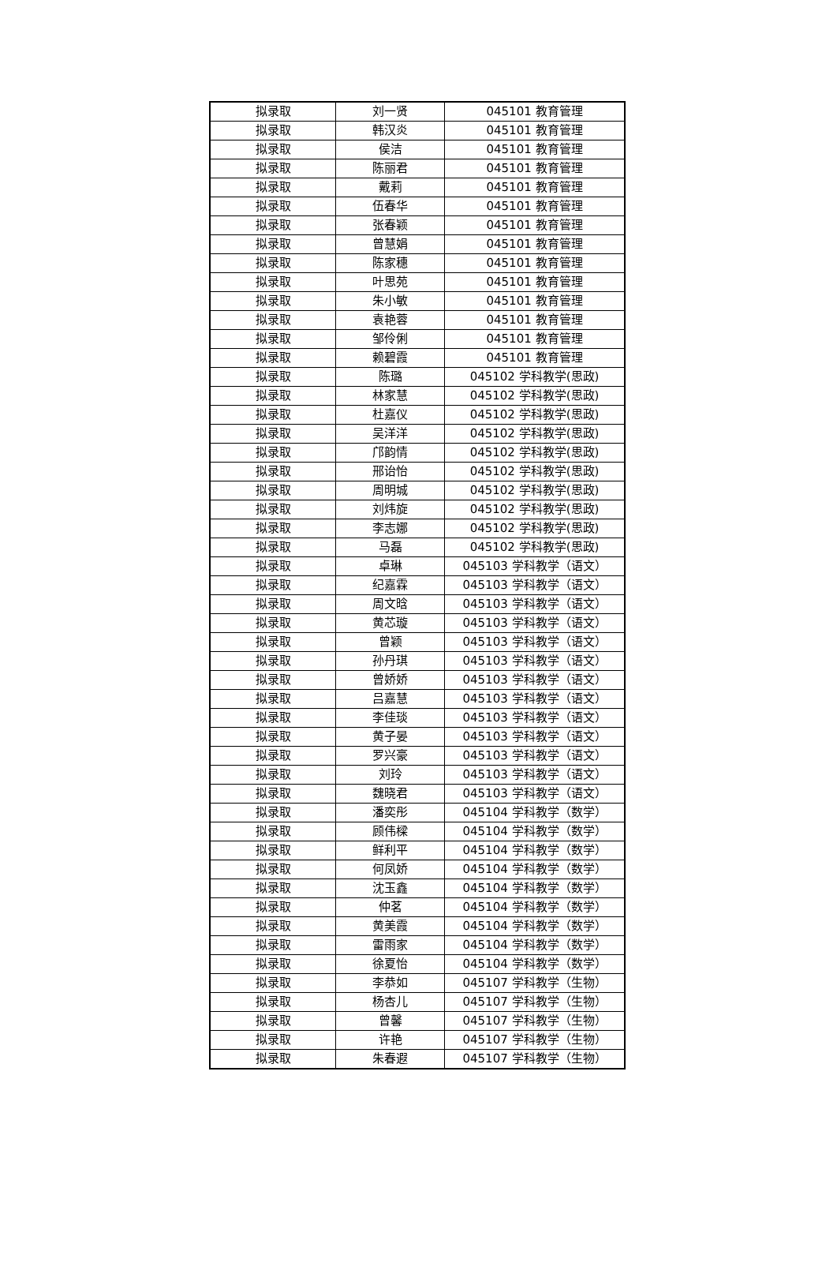| 拟录取 | 刘一贤 | 045101 教育管理 |
| 拟录取 | 韩汉炎 | 045101 教育管理 |
| 拟录取 | 侯洁 | 045101 教育管理 |
| 拟录取 | 陈丽君 | 045101 教育管理 |
| 拟录取 | 戴莉 | 045101 教育管理 |
| 拟录取 | 伍春华 | 045101 教育管理 |
| 拟录取 | 张春颖 | 045101 教育管理 |
| 拟录取 | 曾慧娟 | 045101 教育管理 |
| 拟录取 | 陈家穗 | 045101 教育管理 |
| 拟录取 | 叶思苑 | 045101 教育管理 |
| 拟录取 | 朱小敏 | 045101 教育管理 |
| 拟录取 | 袁艳蓉 | 045101 教育管理 |
| 拟录取 | 邹伶俐 | 045101 教育管理 |
| 拟录取 | 赖碧霞 | 045101 教育管理 |
| 拟录取 | 陈璐 | 045102 学科教学(思政) |
| 拟录取 | 林家慧 | 045102 学科教学(思政) |
| 拟录取 | 杜嘉仪 | 045102 学科教学(思政) |
| 拟录取 | 吴洋洋 | 045102 学科教学(思政) |
| 拟录取 | 邝韵情 | 045102 学科教学(思政) |
| 拟录取 | 邢诒怡 | 045102 学科教学(思政) |
| 拟录取 | 周明城 | 045102 学科教学(思政) |
| 拟录取 | 刘炜旋 | 045102 学科教学(思政) |
| 拟录取 | 李志娜 | 045102 学科教学(思政) |
| 拟录取 | 马磊 | 045102 学科教学(思政) |
| 拟录取 | 卓琳 | 045103 学科教学（语文） |
| 拟录取 | 纪嘉霖 | 045103 学科教学（语文） |
| 拟录取 | 周文晗 | 045103 学科教学（语文） |
| 拟录取 | 黄芯璇 | 045103 学科教学（语文） |
| 拟录取 | 曾颖 | 045103 学科教学（语文） |
| 拟录取 | 孙丹琪 | 045103 学科教学（语文） |
| 拟录取 | 曾娇娇 | 045103 学科教学（语文） |
| 拟录取 | 吕嘉慧 | 045103 学科教学（语文） |
| 拟录取 | 李佳琰 | 045103 学科教学（语文） |
| 拟录取 | 黄子晏 | 045103 学科教学（语文） |
| 拟录取 | 罗兴豪 | 045103 学科教学（语文） |
| 拟录取 | 刘玲 | 045103 学科教学（语文） |
| 拟录取 | 魏晓君 | 045103 学科教学（语文） |
| 拟录取 | 潘奕彤 | 045104 学科教学（数学） |
| 拟录取 | 顾伟樑 | 045104 学科教学（数学） |
| 拟录取 | 鲜利平 | 045104 学科教学（数学） |
| 拟录取 | 何凤娇 | 045104 学科教学（数学） |
| 拟录取 | 沈玉鑫 | 045104 学科教学（数学） |
| 拟录取 | 仲茗 | 045104 学科教学（数学） |
| 拟录取 | 黄美霞 | 045104 学科教学（数学） |
| 拟录取 | 雷雨家 | 045104 学科教学（数学） |
| 拟录取 | 徐夏怡 | 045104 学科教学（数学） |
| 拟录取 | 李恭如 | 045107 学科教学（生物） |
| 拟录取 | 杨杏儿 | 045107 学科教学（生物） |
| 拟录取 | 曾馨 | 045107 学科教学（生物） |
| 拟录取 | 许艳 | 045107 学科教学（生物） |
| 拟录取 | 朱春遐 | 045107 学科教学（生物） |